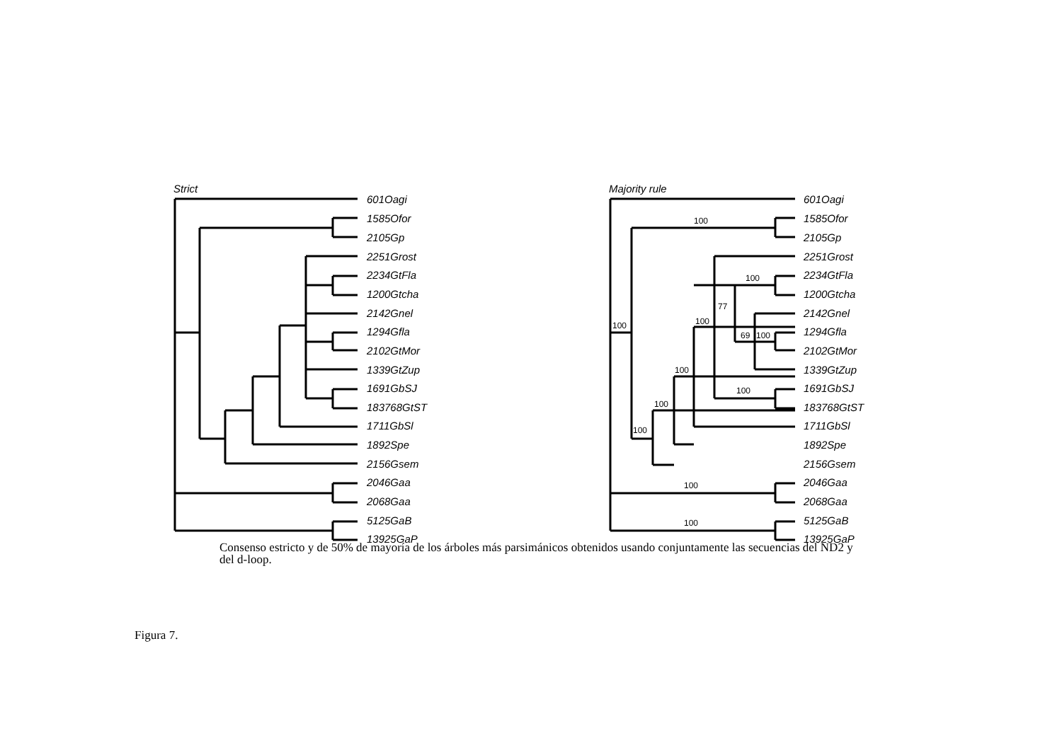100
100
77
100
100
69
100
100
100
100
100
100
100
Strict
Majority rule
601Oagi
1585Ofor
2105Gp
2251Grost
2234GtFla
1200Gtcha
2142Gnel
1294Gfla
2102GtMor
1339GtZup
1691GbSJ
183768GtST
1711GbSl
1892Spe
2156Gsem
2046Gaa
2068Gaa
5125GaB
601Oagi
1585Ofor
2105Gp
2251Grost
2234GtFla
1200Gtcha
2142Gnel
1294Gfla
2102GtMor
1339GtZup
1691GbSJ
183768GtST
1711GbSl
1892Spe
2156Gsem
2046Gaa
2068Gaa
5125GaB
13925GaP
13925GaP
Consenso estricto y de 50% de mayoría de los árboles más parsimánicos obtenidos usando conjuntamente las secuencias del ND2 y del d-loop.
Figura 7.